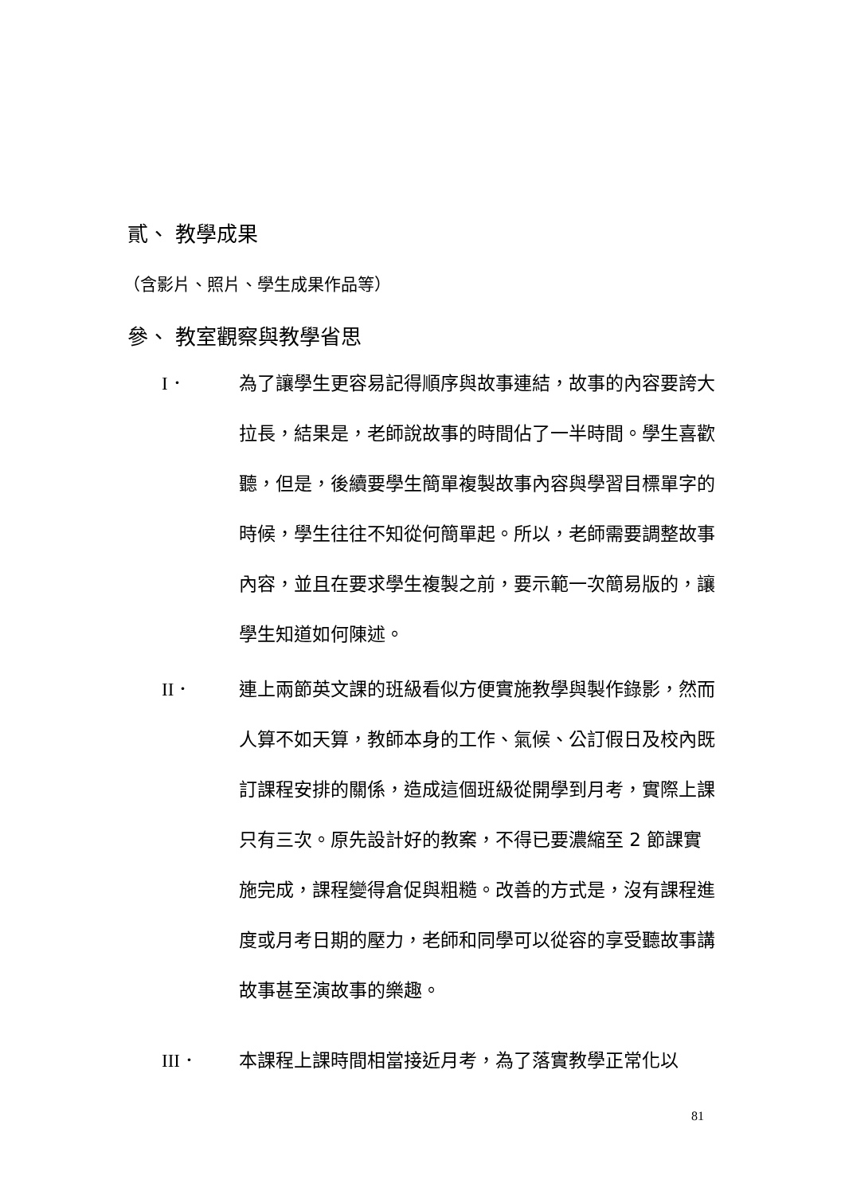貳、 教學成果
（含影片、照片、學生成果作品等）
參、 教室觀察與教學省思
I． 為了讓學生更容易記得順序與故事連結，故事的內容要誇大拉長，結果是，老師說故事的時間佔了一半時間。學生喜歡聽，但是，後續要學生簡單複製故事內容與學習目標單字的時候，學生往往不知從何簡單起。所以，老師需要調整故事內容，並且在要求學生複製之前，要示範一次簡易版的，讓學生知道如何陳述。
II． 連上兩節英文課的班級看似方便實施教學與製作錄影，然而人算不如天算，教師本身的工作、氣候、公訂假日及校內既訂課程安排的關係，造成這個班級從開學到月考，實際上課只有三次。原先設計好的教案，不得已要濃縮至 2 節課實施完成，課程變得倉促與粗糙。改善的方式是，沒有課程進度或月考日期的壓力，老師和同學可以從容的享受聽故事講故事甚至演故事的樂趣。
III． 本課程上課時間相當接近月考，為了落實教學正常化以
81